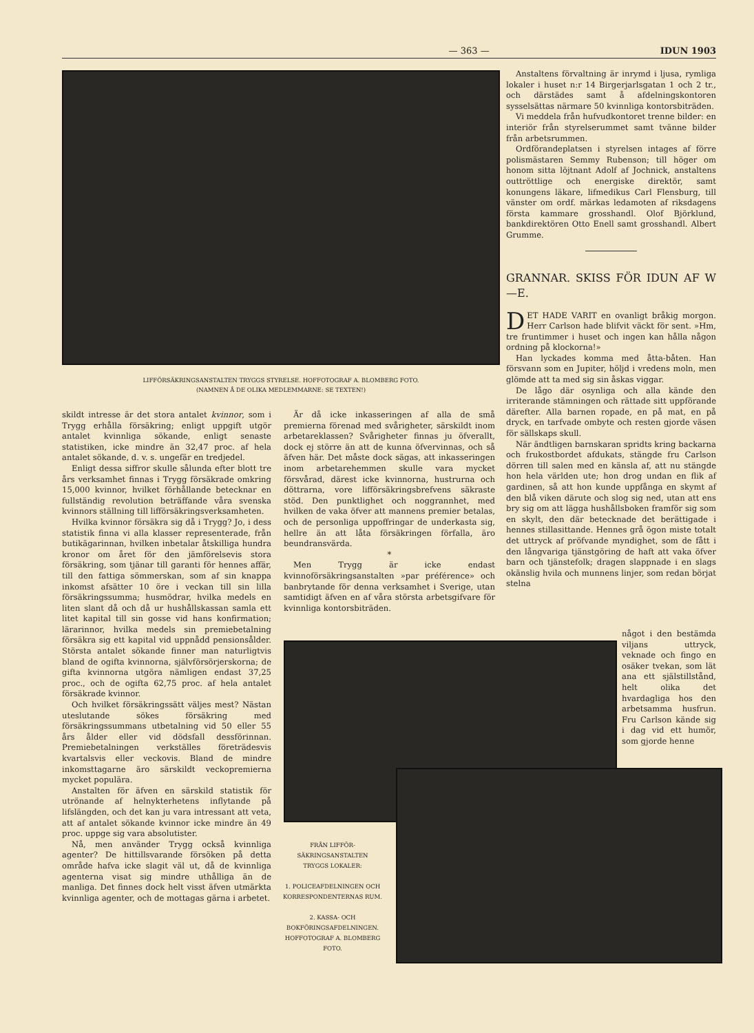— 363 — IDUN 1903
LIFFÖRSÄKRINGSANSTALTEN TRYGGS STYRELSE. HOFFOTOGRAF A. BLOMBERG FOTO.
(NAMNEN Å DE OLIKA MEDLEMMARNE: SE TEXTEN!)
Anstaltens förvaltning är inrymd i ljusa, rymliga lokaler i huset n:r 14 Birgerjarlsgatan 1 och 2 tr., och därstädes samt å afdelningskontoren sysselsättas närmare 50 kvinnliga kontorsbiträden.
Vi meddela från hufvudkontoret trenne bilder: en interiör från styrelserummet samt tvänne bilder från arbetsrummen.
Ordförandeplatsen i styrelsen intages af förre polismästaren Semmy Rubenson; till höger om honom sitta löjtnant Adolf af Jochnick, anstaltens outtröttlige och energiske direktör, samt konungens läkare, lifmedikus Carl Flensburg, till vänster om ordf. märkas ledamoten af riksdagens första kammare grosshandl. Olof Björklund, bankdirektören Otto Enell samt grosshandl. Albert Grumme.
GRANNAR. SKISS FÖR IDUN AF W—E.
DET HADE VARIT en ovanligt bråkig morgon. Herr Carlson hade blifvit väckt för sent. »Hm, tre fruntimmer i huset och ingen kan hålla någon ordning på klockorna!»
Han lyckades komma med åtta-båten. Han försvann som en Jupiter, höljd i vredens moln, men glömde att ta med sig sin åskas viggar.
De lågo där osynliga och alla kände den irriterande stämningen och rättade sitt uppförande därefter. Alla barnen ropade, en på mat, en på dryck, en tarfvade ombyte och resten gjorde väsen för sällskaps skull.
När ändtligen barnskaran spridts kring backarna och frukostbordet afdukats, stängde fru Carlson dörren till salen med en känsla af, att nu stängde hon hela världen ute; hon drog undan en flik af gardinen, så att hon kunde uppfånga en skymt af den blå viken därute och slog sig ned, utan att ens bry sig om att lägga hushållsboken framför sig som en skylt, den där betecknade det berättigade i hennes stillasittande. Hennes grå ögon miste totalt det uttryck af pröfvande myndighet, som de fått i den långvariga tjänstgöring de haft att vaka öfver barn och tjänstefolk; dragen slappnade i en slags okänslig hvila och munnens linjer, som redan börjat stelna
något i den bestämda viljans uttryck, veknade och fingo en osäker tvekan, som lät ana ett själstillstånd, helt olika det hvardagliga hos den arbetsamma husfrun. Fru Carlson kände sig i dag vid ett humör, som gjorde henne
skildt intresse är det stora antalet kvinnor, som i Trygg erhålla försäkring; enligt uppgift utgör antalet kvinnliga sökande, enligt senaste statistiken, icke mindre än 32,47 proc. af hela antalet sökande, d. v. s. ungefär en tredjedel.
Enligt dessa siffror skulle sålunda efter blott tre års verksamhet finnas i Trygg försäkrade omkring 15,000 kvinnor, hvilket förhållande betecknar en fullständig revolution beträffande våra svenska kvinnors ställning till lifförsäkringsverksamheten.
Hvilka kvinnor försäkra sig då i Trygg? Jo, i dess statistik finna vi alla klasser representerade, från butikägarinnan, hvilken inbetalar åtskilliga hundra kronor om året för den jämförelsevis stora försäkring, som tjänar till garanti för hennes affär, till den fattiga sömmerskan, som af sin knappa inkomst afsätter 10 öre i veckan till sin lilla försäkringssumma; husmödrar, hvilka medels en liten slant då och då ur hushållskassan samla ett litet kapital till sin gosse vid hans konfirmation; lärarinnor, hvilka medels sin premiebetalning försäkra sig ett kapital vid uppnådd pensionsålder. Största antalet sökande finner man naturligtvis bland de ogifta kvinnorna, självförsörjerskorna; de gifta kvinnorna utgöra nämligen endast 37,25 proc., och de ogifta 62,75 proc. af hela antalet försäkrade kvinnor.
Och hvilket försäkringssätt väljes mest? Nästan uteslutande sökes försäkring med försäkringssummans utbetalning vid 50 eller 55 års ålder eller vid dödsfall dessförinnan. Premiebetalningen verkställes företrädesvis kvartalsvis eller veckovis. Bland de mindre inkomsttagarne äro särskildt veckopremierna mycket populära.
Anstalten för äfven en särskild statistik för utrönande af helnykterhetens inflytande på lifslängden, och det kan ju vara intressant att veta, att af antalet sökande kvinnor icke mindre än 49 proc. uppge sig vara absolutister.
Nå, men använder Trygg också kvinnliga agenter? De hittillsvarande försöken på detta område hafva icke slagit väl ut, då de kvinnliga agenterna visat sig mindre uthålliga än de manliga. Det finnes dock helt visst äfven utmärkta kvinnliga agenter, och de mottagas gärna i arbetet.
Är då icke inkasseringen af alla de små premierna förenad med svårigheter, särskildt inom arbetareklassen? Svårigheter finnas ju öfverallt, dock ej större än att de kunna öfvervinnas, och så äfven här. Det måste dock sägas, att inkasseringen inom arbetarehemmen skulle vara mycket försvårad, därest icke kvinnorna, hustrurna och döttrarna, vore lifförsäkringsbrefvens säkraste stöd. Den punktlighet och noggrannhet, med hvilken de vaka öfver att mannens premier betalas, och de personliga uppoffringar de underkasta sig, hellre än att låta försäkringen förfalla, äro beundransvärda.
*
Men Trygg är icke endast kvinnoförsäkringsanstalten »par préférence» och banbrytande för denna verksamhet i Sverige, utan samtidigt äfven en af våra största arbetsgifvare för kvinnliga kontorsbiträden.
FRÅN LIFFÖR-
SÄKRINGSANSTALTEN
TRYGGS LOKALER:
1. POLICEAFDELNINGEN OCH KORRESPONDENTERNAS RUM.
2. KASSA- OCH BOKFÖRINGSAFDELNINGEN. HOFFOTOGRAF A. BLOMBERG FOTO.